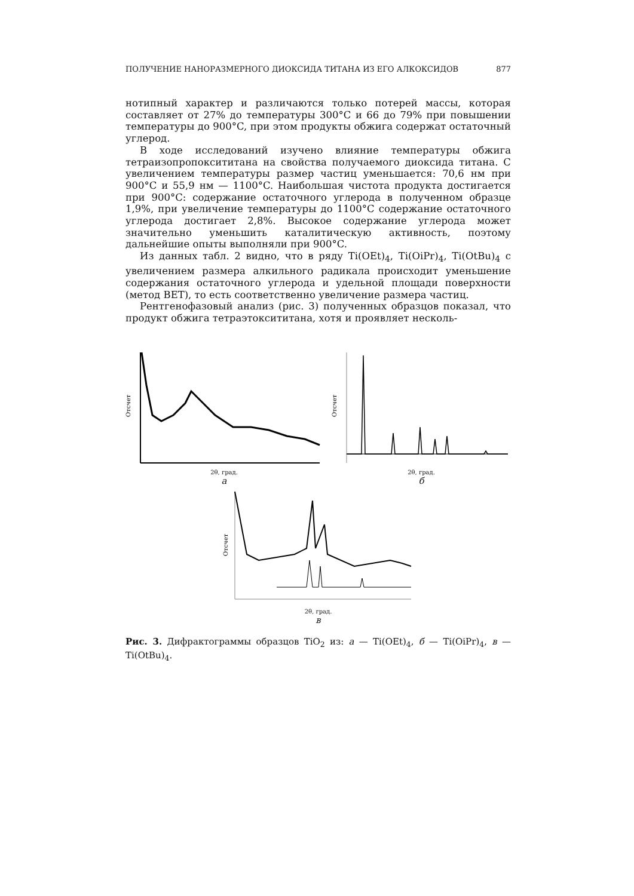ПОЛУЧЕНИЕ НАНОРАЗМЕРНОГО ДИОКСИДА ТИТАНА ИЗ ЕГО АЛКОКСИДОВ 877
нотипный характер и различаются только потерей массы, которая составляет от 27% до температуры 300°C и 66 до 79% при повышении температуры до 900°C, при этом продукты обжига содержат остаточный углерод.
В ходе исследований изучено влияние температуры обжига тетраизопропоксититана на свойства получаемого диоксида титана. С увеличением температуры размер частиц уменьшается: 70,6 нм при 900°C и 55,9 нм — 1100°C. Наибольшая чистота продукта достигается при 900°C: содержание остаточного углерода в полученном образце 1,9%, при увеличение температуры до 1100°C содержание остаточного углерода достигает 2,8%. Высокое содержание углерода может значительно уменьшить каталитическую активность, поэтому дальнейшие опыты выполняли при 900°C.
Из данных табл. 2 видно, что в ряду Ti(OEt)<sub>4</sub>, Ti(OiPr)<sub>4</sub>, Ti(OtBu)<sub>4</sub> с увеличением размера алкильного радикала происходит уменьшение содержания остаточного углерода и удельной площади поверхности (метод BET), то есть соответственно увеличение размера частиц.
Рентгенофазовый анализ (рис. 3) полученных образцов показал, что продукт обжига тетраэтоксититана, хотя и проявляет несколь-
Отсчет
2θ, град.
а
Отсчет
2θ, град.
б
Отсчет
2θ, град.
в
Рис. 3. Дифрактограммы образцов TiO<sub>2</sub> из: а — Ti(OEt)<sub>4</sub>, б — Ti(OiPr)<sub>4</sub>, в — Ti(OtBu)<sub>4</sub>.